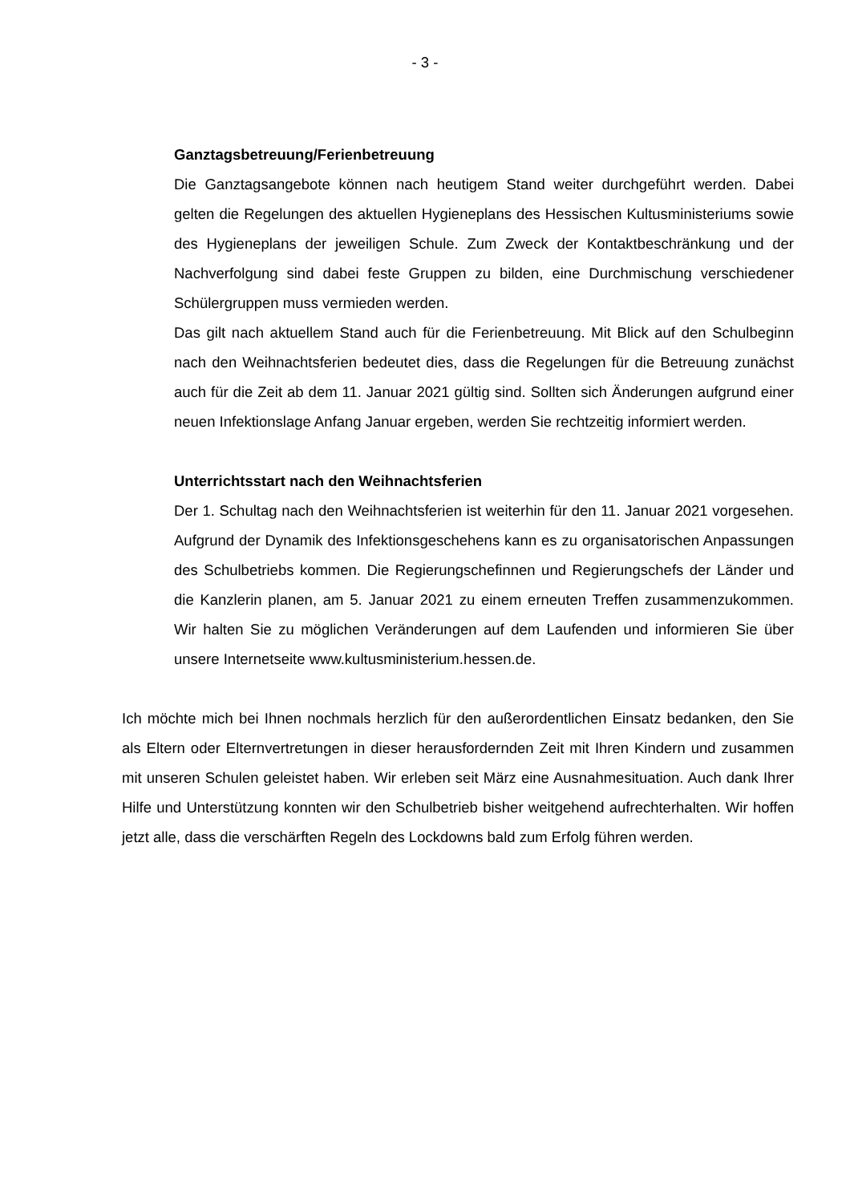- 3 -
Ganztagsbetreuung/Ferienbetreuung
Die Ganztagsangebote können nach heutigem Stand weiter durchgeführt werden. Dabei gelten die Regelungen des aktuellen Hygieneplans des Hessischen Kultus­ministeriums sowie des Hygieneplans der jeweiligen Schule. Zum Zweck der Kon­taktbeschränkung und der Nachverfolgung sind dabei feste Gruppen zu bilden, eine Durchmischung verschiedener Schülergruppen muss vermieden werden.
Das gilt nach aktuellem Stand auch für die Ferienbetreuung. Mit Blick auf den Schulbeginn nach den Weihnachtsferien bedeutet dies, dass die Regelungen für die Betreuung zunächst auch für die Zeit ab dem 11. Januar 2021 gültig sind. Soll­ten sich Änderungen aufgrund einer neuen Infektionslage Anfang Januar ergeben, werden Sie rechtzeitig informiert werden.
Unterrichtsstart nach den Weihnachtsferien
Der 1. Schultag nach den Weihnachtsferien ist weiterhin für den 11. Januar 2021 vorgesehen. Aufgrund der Dynamik des Infektionsgeschehens kann es zu organi­satorischen Anpassungen des Schulbetriebs kommen. Die Regierungschefinnen und Regierungschefs der Länder und die Kanzlerin planen, am 5. Januar 2021 zu einem erneuten Treffen zusammenzukommen. Wir halten Sie zu möglichen Ver­änderungen auf dem Laufenden und informieren Sie über unsere Internetseite www.kultusministerium.hessen.de.
Ich möchte mich bei Ihnen nochmals herzlich für den außerordentlichen Einsatz bedan­ken, den Sie als Eltern oder Elternvertretungen in dieser herausfordernden Zeit mit Ihren Kindern und zusammen mit unseren Schulen geleistet haben. Wir erleben seit März eine Ausnahmesituation. Auch dank Ihrer Hilfe und Unterstützung konnten wir den Schulbe­trieb bisher weitgehend aufrechterhalten. Wir hoffen jetzt alle, dass die verschärften Re­geln des Lockdowns bald zum Erfolg führen werden.